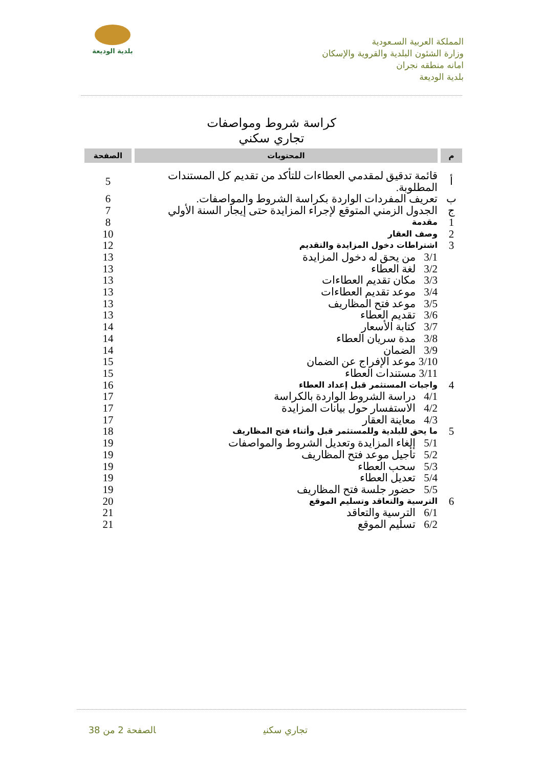المملكة العربية السـعودية
وزارة الشئون البلدية والقروية والإسكان
امانه منطقه نجران
بلدية الوديعة
بلدية الوديعة
كراسة شروط ومواصفات
تجاري سكني
| م | المحتويات | الصفحة |
| --- | --- | --- |
| أ | قائمة تدقيق لمقدمي العطاءات للتأكد من تقديم كل المستندات المطلوبة. | 5 |
| ب | تعريف المفردات الواردة بكراسة الشروط والمواصفات. | 6 |
| ج | الجدول الزمني المتوقع لإجراء المزايدة حتى إيجار السنة الأولي | 7 |
| 1 | مقدمة | 8 |
| 2 | وصف العقار | 10 |
| 3 | اشتراطات دخول المزايدة والتقديم | 12 |
| | 3/1 من يحق له دخول المزايدة | 13 |
| | 3/2 لغة العطاء | 13 |
| | 3/3 مكان تقديم العطاءات | 13 |
| | 3/4 موعد تقديم العطاءات | 13 |
| | 3/5 موعد فتح المظاريف | 13 |
| | 3/6 تقديم العطاء | 13 |
| | 3/7 كتابة الأسعار | 14 |
| | 3/8 مدة سريان العطاء | 14 |
| | 3/9 الضمان | 14 |
| | 3/10 موعد الإفراج عن الضمان | 15 |
| | 3/11 مستندات العطاء | 15 |
| 4 | واجبات المستثمر قبل إعداد العطاء | 16 |
| | 4/1 دراسة الشروط الواردة بالكراسة | 17 |
| | 4/2 الاستفسار حول بيانات المزايدة | 17 |
| | 4/3 معاينة العقار | 17 |
| 5 | ما يحق للبلدية وللمستثمر قبل وأثناء فتح المظاريف | 18 |
| | 5/1 إلغاء المزايدة وتعديل الشروط والمواصفات | 19 |
| | 5/2 تأجيل موعد فتح المظاريف | 19 |
| | 5/3 سحب العطاء | 19 |
| | 5/4 تعديل العطاء | 19 |
| | 5/5 حضور جلسة فتح المظاريف | 19 |
| 6 | الترسية والتعاقد وتسليم الموقع | 20 |
| | 6/1 الترسية والتعاقد | 21 |
| | 6/2 تسليم الموقع | 21 |
تجاري سكني الصفحة 2 من 38